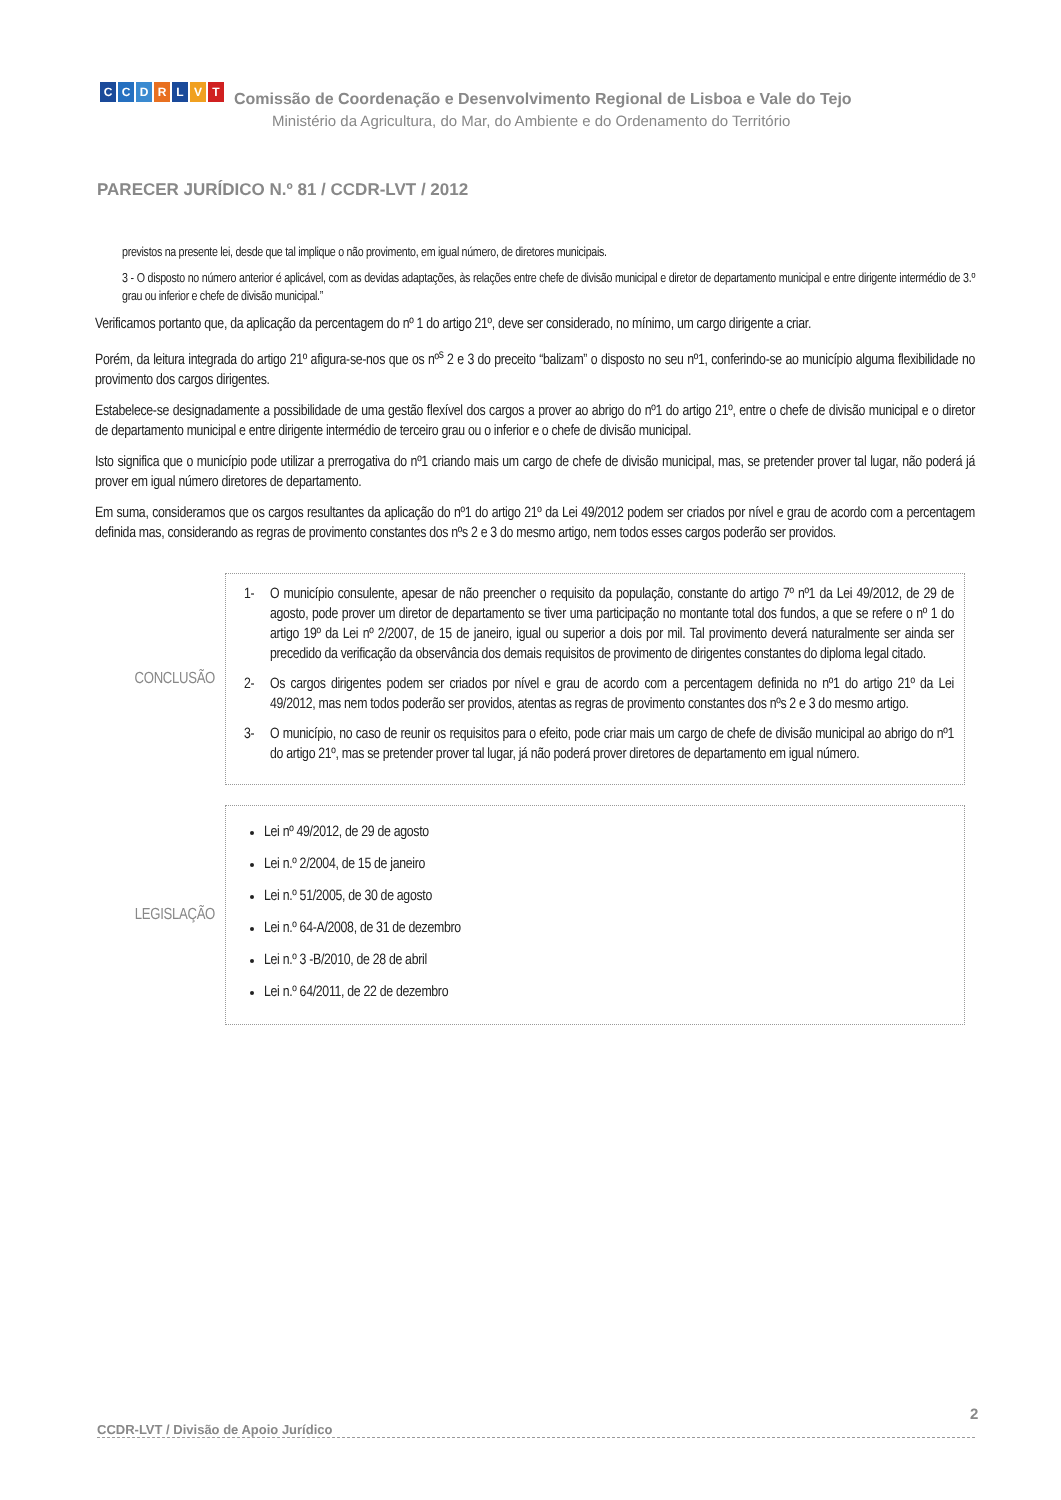CCDRLVT
Comissão de Coordenação e Desenvolvimento Regional de Lisboa e Vale do Tejo
Ministério da Agricultura, do Mar, do Ambiente e do Ordenamento do Território
PARECER JURÍDICO N.º 81 / CCDR-LVT / 2012
previstos na presente lei, desde que tal implique o não provimento, em igual número, de diretores municipais.
3 - O disposto no número anterior é aplicável, com as devidas adaptações, às relações entre chefe de divisão municipal e diretor de departamento municipal e entre dirigente intermédio de 3.º grau ou inferior e chefe de divisão municipal.”
Verificamos portanto que, da aplicação da percentagem do nº 1 do artigo 21º, deve ser considerado, no mínimo, um cargo dirigente a criar.
Porém, da leitura integrada do artigo 21º afigura-se-nos que os nº<sup>s</sup> 2 e 3 do preceito “balizam” o disposto no seu nº1, conferindo-se ao município alguma flexibilidade no provimento dos cargos dirigentes.
Estabelece-se designadamente a possibilidade de uma gestão flexível dos cargos a prover ao abrigo do nº1 do artigo 21º, entre o chefe de divisão municipal e o diretor de departamento municipal e entre dirigente intermédio de terceiro grau ou o inferior e o chefe de divisão municipal.
Isto significa que o município pode utilizar a prerrogativa do nº1 criando mais um cargo de chefe de divisão municipal, mas, se pretender prover tal lugar, não poderá já prover em igual número diretores de departamento.
Em suma, consideramos que os cargos resultantes da aplicação do nº1 do artigo 21º da Lei 49/2012 podem ser criados por nível e grau de acordo com a percentagem definida mas, considerando as regras de provimento constantes dos nºs 2 e 3 do mesmo artigo, nem todos esses cargos poderão ser providos.
CONCLUSÃO
1- O município consulente, apesar de não preencher o requisito da população, constante do artigo 7º nº1 da Lei 49/2012, de 29 de agosto, pode prover um diretor de departamento se tiver uma participação no montante total dos fundos, a que se refere o nº 1 do artigo 19º da Lei nº 2/2007, de 15 de janeiro, igual ou superior a dois por mil. Tal provimento deverá naturalmente ser ainda ser precedido da verificação da observância dos demais requisitos de provimento de dirigentes constantes do diploma legal citado.
2- Os cargos dirigentes podem ser criados por nível e grau de acordo com a percentagem definida no nº1 do artigo 21º da Lei 49/2012, mas nem todos poderão ser providos, atentas as regras de provimento constantes dos nºs 2 e 3 do mesmo artigo.
3- O município, no caso de reunir os requisitos para o efeito, pode criar mais um cargo de chefe de divisão municipal ao abrigo do nº1 do artigo 21º, mas se pretender prover tal lugar, já não poderá prover diretores de departamento em igual número.
LEGISLAÇÃO
Lei nº 49/2012, de 29 de agosto
Lei n.º 2/2004, de 15 de janeiro
Lei n.º 51/2005, de 30 de agosto
Lei n.º 64-A/2008, de 31 de dezembro
Lei n.º 3 -B/2010, de 28 de abril
Lei n.º 64/2011, de 22 de dezembro
2
CCDR-LVT / Divisão de Apoio Jurídico